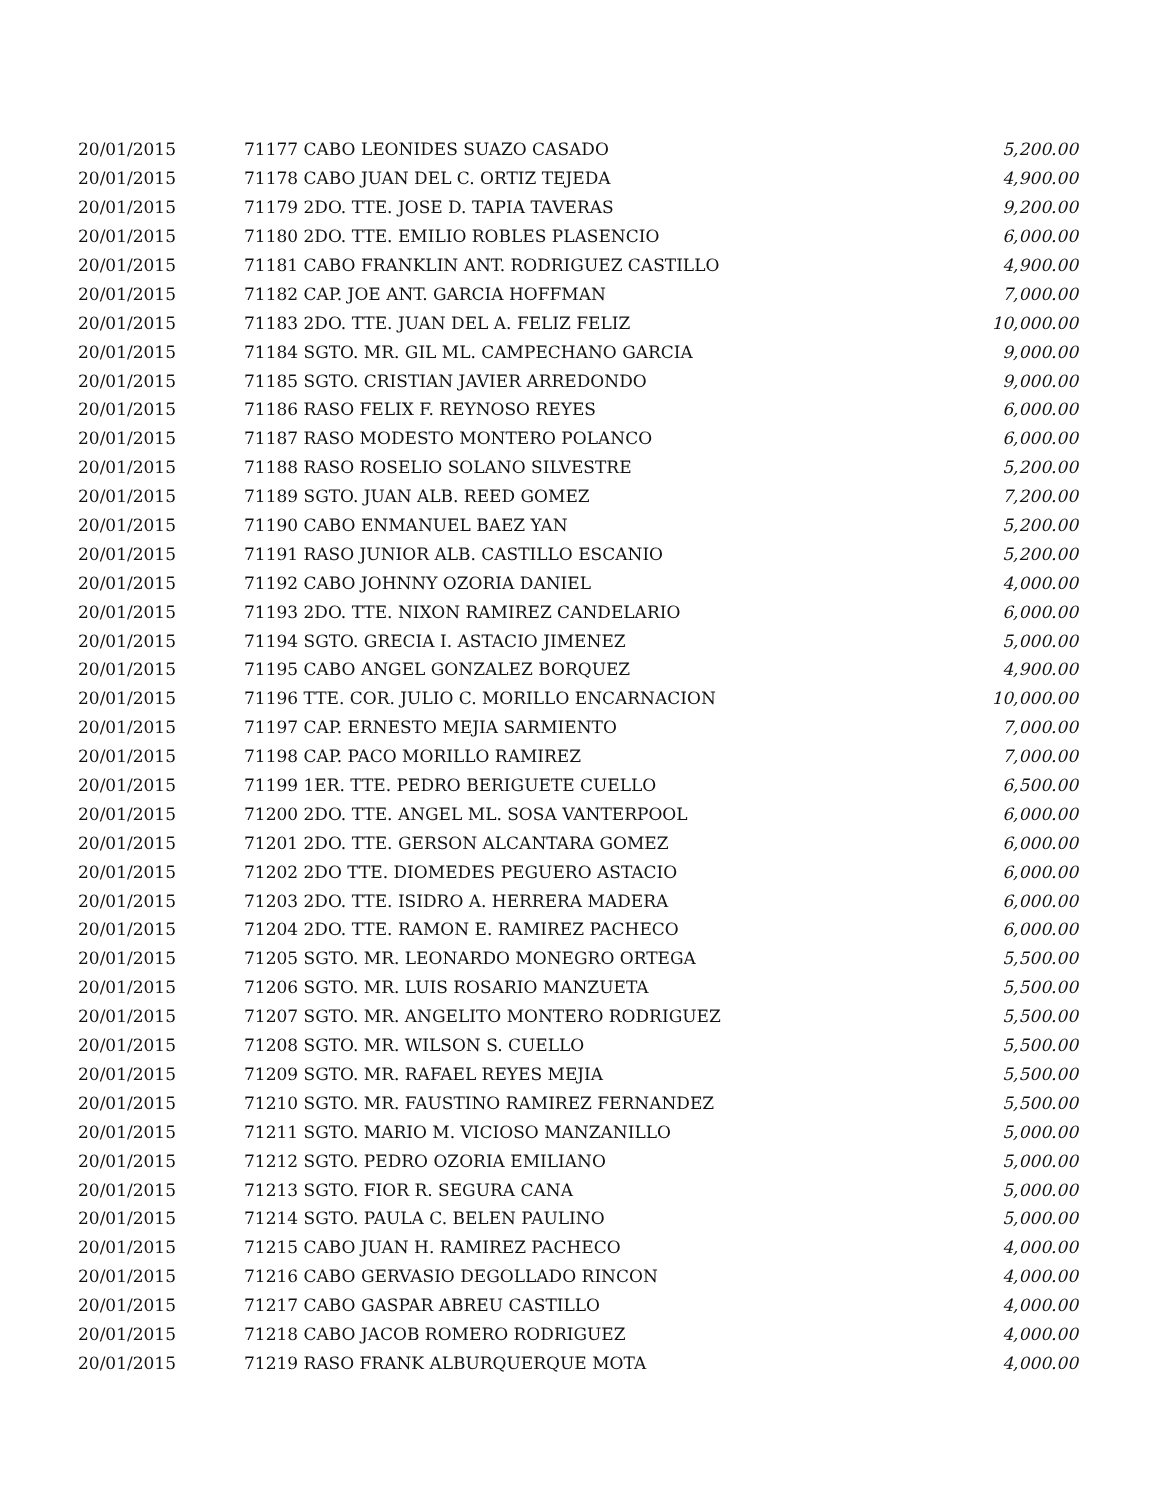| 20/01/2015 | 71177 CABO LEONIDES SUAZO CASADO | 5,200.00 |
| 20/01/2015 | 71178 CABO JUAN DEL C. ORTIZ TEJEDA | 4,900.00 |
| 20/01/2015 | 71179 2DO. TTE. JOSE D. TAPIA TAVERAS | 9,200.00 |
| 20/01/2015 | 71180 2DO. TTE. EMILIO ROBLES PLASENCIO | 6,000.00 |
| 20/01/2015 | 71181 CABO FRANKLIN ANT. RODRIGUEZ CASTILLO | 4,900.00 |
| 20/01/2015 | 71182 CAP. JOE ANT. GARCIA HOFFMAN | 7,000.00 |
| 20/01/2015 | 71183 2DO. TTE. JUAN DEL A. FELIZ FELIZ | 10,000.00 |
| 20/01/2015 | 71184 SGTO. MR. GIL ML. CAMPECHANO GARCIA | 9,000.00 |
| 20/01/2015 | 71185 SGTO. CRISTIAN JAVIER ARREDONDO | 9,000.00 |
| 20/01/2015 | 71186 RASO FELIX F. REYNOSO REYES | 6,000.00 |
| 20/01/2015 | 71187 RASO MODESTO MONTERO POLANCO | 6,000.00 |
| 20/01/2015 | 71188 RASO ROSELIO SOLANO SILVESTRE | 5,200.00 |
| 20/01/2015 | 71189 SGTO. JUAN ALB. REED GOMEZ | 7,200.00 |
| 20/01/2015 | 71190 CABO ENMANUEL BAEZ YAN | 5,200.00 |
| 20/01/2015 | 71191 RASO JUNIOR ALB. CASTILLO ESCANIO | 5,200.00 |
| 20/01/2015 | 71192 CABO JOHNNY OZORIA DANIEL | 4,000.00 |
| 20/01/2015 | 71193 2DO. TTE. NIXON RAMIREZ CANDELARIO | 6,000.00 |
| 20/01/2015 | 71194 SGTO. GRECIA I. ASTACIO JIMENEZ | 5,000.00 |
| 20/01/2015 | 71195 CABO ANGEL GONZALEZ BORQUEZ | 4,900.00 |
| 20/01/2015 | 71196 TTE. COR. JULIO C. MORILLO ENCARNACION | 10,000.00 |
| 20/01/2015 | 71197 CAP. ERNESTO MEJIA SARMIENTO | 7,000.00 |
| 20/01/2015 | 71198 CAP. PACO MORILLO RAMIREZ | 7,000.00 |
| 20/01/2015 | 71199 1ER. TTE. PEDRO BERIGUETE CUELLO | 6,500.00 |
| 20/01/2015 | 71200 2DO. TTE. ANGEL ML. SOSA VANTERPOOL | 6,000.00 |
| 20/01/2015 | 71201 2DO. TTE. GERSON ALCANTARA GOMEZ | 6,000.00 |
| 20/01/2015 | 71202 2DO TTE. DIOMEDES PEGUERO ASTACIO | 6,000.00 |
| 20/01/2015 | 71203 2DO. TTE. ISIDRO A. HERRERA MADERA | 6,000.00 |
| 20/01/2015 | 71204 2DO. TTE. RAMON E. RAMIREZ PACHECO | 6,000.00 |
| 20/01/2015 | 71205 SGTO. MR. LEONARDO MONEGRO ORTEGA | 5,500.00 |
| 20/01/2015 | 71206 SGTO. MR. LUIS ROSARIO MANZUETA | 5,500.00 |
| 20/01/2015 | 71207 SGTO. MR. ANGELITO MONTERO RODRIGUEZ | 5,500.00 |
| 20/01/2015 | 71208 SGTO. MR. WILSON S. CUELLO | 5,500.00 |
| 20/01/2015 | 71209 SGTO. MR. RAFAEL REYES MEJIA | 5,500.00 |
| 20/01/2015 | 71210 SGTO. MR. FAUSTINO RAMIREZ FERNANDEZ | 5,500.00 |
| 20/01/2015 | 71211 SGTO. MARIO M. VICIOSO MANZANILLO | 5,000.00 |
| 20/01/2015 | 71212 SGTO. PEDRO OZORIA EMILIANO | 5,000.00 |
| 20/01/2015 | 71213 SGTO. FIOR R. SEGURA CANA | 5,000.00 |
| 20/01/2015 | 71214 SGTO. PAULA C. BELEN PAULINO | 5,000.00 |
| 20/01/2015 | 71215 CABO JUAN H. RAMIREZ PACHECO | 4,000.00 |
| 20/01/2015 | 71216 CABO GERVASIO DEGOLLADO RINCON | 4,000.00 |
| 20/01/2015 | 71217 CABO GASPAR ABREU CASTILLO | 4,000.00 |
| 20/01/2015 | 71218 CABO JACOB ROMERO RODRIGUEZ | 4,000.00 |
| 20/01/2015 | 71219 RASO FRANK ALBURQUERQUE MOTA | 4,000.00 |